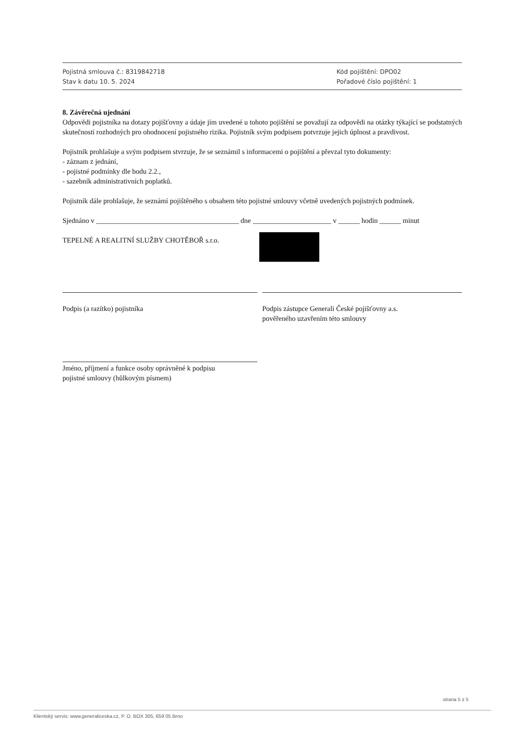Pojistná smlouva č.: 8319842718
Stav k datu 10. 5. 2024
Kód pojištění: DPO02
Pořadové číslo pojištění: 1
8. Závěrečná ujednání
Odpovědi pojistníka na dotazy pojišťovny a údaje jím uvedené u tohoto pojištění se považují za odpovědi na otázky týkající se podstatných skutečností rozhodných pro ohodnocení pojistného rizika. Pojistník svým podpisem potvrzuje jejich úplnost a pravdivost.
Pojistník prohlašuje a svým podpisem stvrzuje, že se seznámil s informacemi o pojištění a převzal tyto dokumenty:
- záznam z jednání,
- pojistné podmínky dle bodu 2.2.,
- sazebník administrativních poplatků.
Pojistník dále prohlašuje, že seznámí pojištěného s obsahem této pojistné smlouvy včetně uvedených pojistných podmínek.
Sjednáno v ________________________________________ dne ______________________ v ______ hodin ______ minut
TEPELNÉ A REALITNÍ SLUŽBY CHOTĚBOŘ s.r.o.
Podpis (a razítko) pojistníka Podpis zástupce Generali České pojišťovny a.s.
pověřeného uzavřením této smlouvy
Jméno, příjmení a funkce osoby oprávněné k podpisu
pojistné smlouvy (hůlkovým písmem)
strana 5 z 5
Klientský servis: www.generaliceska.cz, P. O. BOX 305, 659 05 Brno